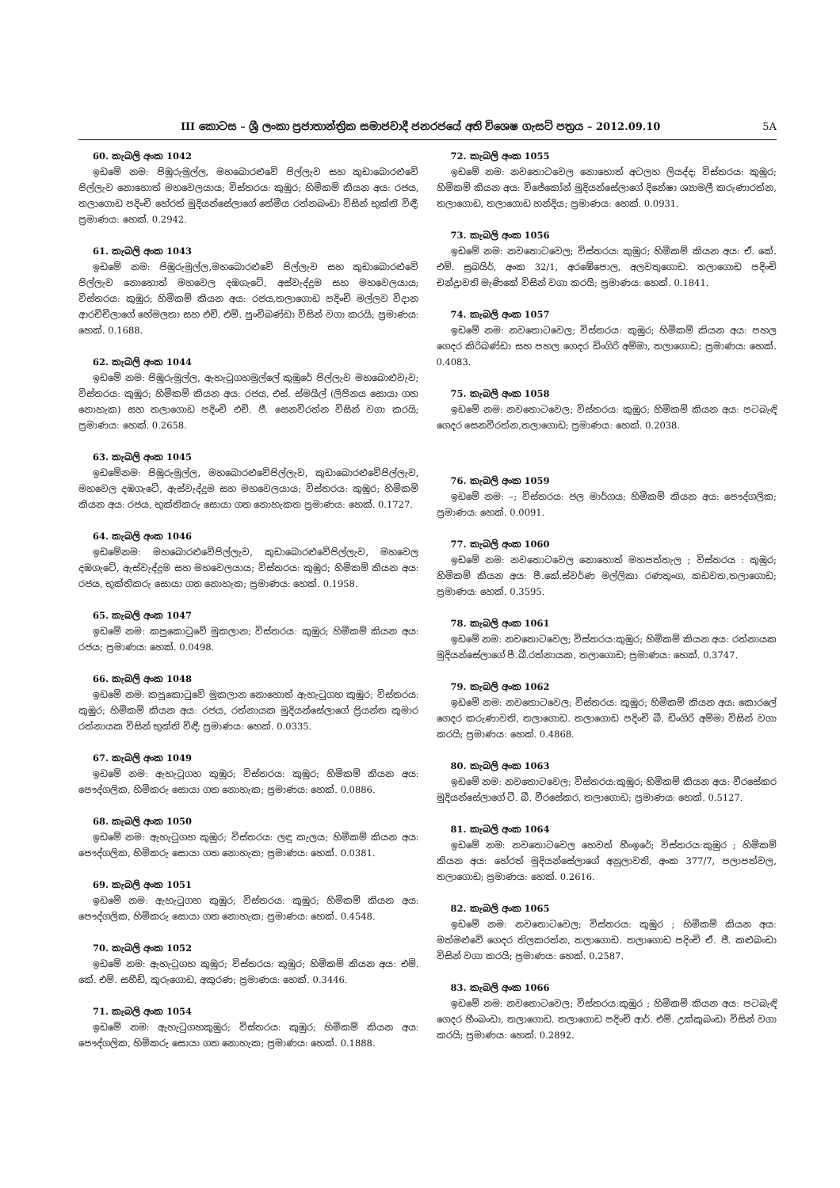III කොටස – ශ්‍රී ලංකා ප්‍රජාතාන්ත්‍රික සමාජවාදී ජනරජයේ අති විශෙෂ ගැසට් පත්‍රය – 2012.09.10 5A
60. කැබලි අංක 1042
ඉඩමේ නමː පිඹුරුමුල්ල, මහබොරළුවේ පිල්ලැව සහ කුඩාබොරළුවේ පිල්ලැව නොහොත් මහවෙලයාය; විස්තරයː කුඹුර; හිමිකම් කියන අයː රජය, තලාගොඩ පදිංචි හේරත් මුදියන්සේලාගේ තේමිය රත්නබංඩා විසින් භුක්ති විඳී; ප්‍රමාණයː හෙක්. 0.2942.
61. කැබලි අංක 1043
ඉඩමේ නමː පිඹුරුමුල්ල,මහබොරළුවේ පිල්ලැව සහ කුඩාබොරළුවේ පිල්ලැව නොහොත් මහවෙල දඹගැටේ, අස්වැද්දුම සහ මහවෙලයාය; විස්තරයː කුඹුර; හිමිකම් කියන අයː රජය,තලාගොඩ පදිංචි මල්ලව විදාන ආරච්චිලාගේ හේමලතා සහ එච්. එම්. පුංචිබණ්ඩා විසින් වගා කරයි; ප්‍රමාණයː හෙක්. 0.1688.
62. කැබලි අංක 1044
ඉඩමේ නමː පිඹුරුමුල්ල, ඇහැටුගහමුල්ලේ කුඹුරේ පිල්ලැව මහබොළුවැව; විස්තරයː කුඹුර; හිමිකම් කියන අයː රජය, එස්. ස්මයිල් (ලිපිනය සොයා ගත නොහැක) සහ තලාගොඩ පදිංචි එච්. ජී. සෙනවිරත්න විසින් වගා කරයි; ප්‍රමාණයː හෙක්. 0.2658.
63. කැබලි අංක 1045
ඉඩමේනමː පිඹුරුමුල්ල, මහබොරළුවේපිල්ලැව, කුඩාබොරළුවේපිල්ලැව, මහවෙල දඹගැටේ, ඇස්වැද්දුම සහ මහවෙලයාය; විස්තරයː කුඹුර; හිමිකම් කියන අයː රජය, භුක්තිකරු සොයා ගත නොහැකත ප්‍රමාණයː හෙක්. 0.1727.
64. කැබලි අංක 1046
ඉඩමේනමː මහබොරළුවේපිල්ලැව, කුඩාබොරළුවේපිල්ලැව, මහවෙල දඹගැටේ, ඇස්වැද්දුම සහ මහවෙලයාය; විස්තරයː කුඹුර; හිමිකම් කියන අයː රජය, භුක්තිකරු සොයා ගත නොහැක; ප්‍රමාණයː හෙක්. 0.1958.
65. කැබලි අංක 1047
ඉඩමේ නමː කපුකොටුවේ මුකලාන; විස්තරයː කුඹුර; හිමිකම් කියන අයː රජය; ප්‍රමාණයː හෙක්. 0.0498.
66. කැබලි අංක 1048
ඉඩමේ නමː කපුකොටුවේ මුකලාන නොහොත් ඇහැටුගහ කුඹුර; විස්තරයː කුඹුර; හිමිකම් කියන අයː රජය, රත්නායක මුදියන්සේලාගේ ප්‍රියන්ත කුමාර රත්නායක විසින් භුක්ති විඳී; ප්‍රමාණයː හෙක්. 0.0335.
67. කැබලි අංක 1049
ඉඩමේ නමː ඇහැටුගහ කුඹුර; විස්තරයː කුඹුර; හිමිකම් කියන අයː පෞද්ගලික, හිමිකරු සොයා ගත නොහැක; ප්‍රමාණයː හෙක්. 0.0886.
68. කැබලි අංක 1050
ඉඩමේ නමː ඇහැටුගහ කුඹුර; විස්තරයː ලඳු කැලය; හිමිකම් කියන අයː පෞද්ගලික, හිමිකරු සොයා ගත නොහැක; ප්‍රමාණයː හෙක්. 0.0381.
69. කැබලි අංක 1051
ඉඩමේ නමː ඇහැටුගහ කුඹුර; විස්තරයː කුඹුර; හිමිකම් කියන අයː පෞද්ගලික, හිමිකරු සොයා ගත නොහැක; ප්‍රමාණයː හෙක්. 0.4548.
70. කැබලි අංක 1052
ඉඩමේ නමː ඇහැටුගහ කුඹුර; විස්තරයː කුඹුර; හිමිකම් කියන අයː එම්. කේ. එම්. සහීඩ්, කුරුගොඩ, අකුරණ; ප්‍රමාණයː හෙක්. 0.3446.
71. කැබලි අංක 1054
ඉඩමේ නමː ඇහැටුගහකුඹුර; විස්තරයː කුඹුර; හිමිකම් කියන අයː පෞද්ගලික, හිමිකරු සොයා ගත නොහැක; ප්‍රමාණයː හෙක්. 0.1888.
72. කැබලි අංක 1055
ඉඩමේ නමː නවතොටවෙල නොහොත් අටලහ ලියද්ද; විස්තරයː කුඹුර; හිමිකම් කියන අයː විජේකෝන් මුදියන්සේලාගේ දිනේෂා ශ්‍යාමලී කරුණාරත්න, තලාගොඩ, තලාගොඩ හන්දිය; ප්‍රමාණයː හෙක්. 0.0931.
73. කැබලි අංක 1056
ඉඩමේ නමː නවතොටවෙල; විස්තරයː කුඹුර; හිමිකම් කියන අයː ඒ. කේ. එම්. සුබයිර්, අංක 32/1, අරඹේපොල, අලවතුගොඩ. තලාගොඩ පදිංචි චන්ද්‍රාවති මැණිකේ විසින් වගා කරයි; ප්‍රමාණයː හෙක්. 0.1841.
74. කැබලි අංක 1057
ඉඩමේ නමː නවතොටවෙල; විස්තරයː කුඹුර; හිමිකම් කියන අයː පහල ගෙදර කිරිබණ්ඩා සහ පහල ගෙදර ඩිංගිරි අම්මා, තලාගොඩ; ප්‍රමාණයː හෙක්. 0.4083.
75. කැබලි අංක 1058
ඉඩමේ නමː නවතොටවෙල; විස්තරයː කුඹුර; හිමිකම් කියන අයː පටබැඳි ගෙදර සෙනවිරත්න,තලාගොඩ; ප්‍රමාණයː හෙක්. 0.2038.
76. කැබලි අංක 1059
ඉඩමේ නමː –; විස්තරයː ජල මාර්ගය; හිමිකම් කියන අයː පෞද්ගලික; ප්‍රමාණයː හෙක්. 0.0091.
77. කැබලි අංක 1060
ඉඩමේ නමː නවතොටවෙල නොහොත් මහපත්තැල ; විස්තරය ː කුඹුර; හිමිකම් කියන අයː පී.කේ.ස්වර්ණ මල්ලිකා රණතුංග, කඩවත,තලාගොඩ; ප්‍රමාණයː හෙක්. 0.3595.
78. කැබලි අංක 1061
ඉඩමේ නමː නවතොටවෙල; විස්තරයːකුඹුර; හිමිකම් කියන අයː රත්නායක මුදියන්සේලාගේ පී.බී.රත්නායක, තලාගොඩ; ප්‍රමාණයː හෙක්. 0.3747.
79. කැබලි අංක 1062
ඉඩමේ නමː නවතොටවෙල; විස්තරයː කුඹුර; හිමිකම් කියන අයː කොරලේ ගෙදර කරුණාවති, තලාගොඩ. තලාගොඩ පදිංචි බී. ඩිංගිරි අම්මා විසින් වගා කරයි; ප්‍රමාණයː හෙක්. 0.4868.
80. කැබලි අංක 1063
ඉඩමේ නමː නවතොටවෙල; විස්තරයːකුඹුර; හිමිකම් කියන අයː වීරසේකර මුදියන්සේලාගේ ටී. බී. වීරසේකර, තලාගොඩ; ප්‍රමාණයː හෙක්. 0.5127.
81. කැබලි අංක 1064
ඉඩමේ නමː නවතොටවෙල හෙවත් හීංඉරේ; විස්තරයːකුඹුර ; හිමිකම් කියන අයː හේරත් මුදියන්සේලාගේ අනුලාවති, අංක 377/7, පලාපත්වල, තලාගොඩ; ප්‍රමාණයː හෙක්. 0.2616.
82. කැබලි අංක 1065
ඉඩමේ නමː නවතොටවෙල; විස්තරයː කුඹුර ; හිමිකම් කියන අයː මත්මළුවේ ගෙදර තිලකරත්න, තලාගොඩ. තලාගොඩ පදිංචි ඒ. ජී. කළුබංඩා විසින් වගා කරයි; ප්‍රමාණයː හෙක්. 0.2587.
83. කැබලි අංක 1066
ඉඩමේ නමː නවතොටවෙල; විස්තරයːකුඹුර ; හිමිකම් කියන අයː පටබැඳි ගෙදර හීංබංඩා, තලාගොඩ. තලාගොඩ පදිංචි ආර්. එම්. උක්කුබංඩා විසින් වගා කරයි; ප්‍රමාණයː හෙක්. 0.2892.